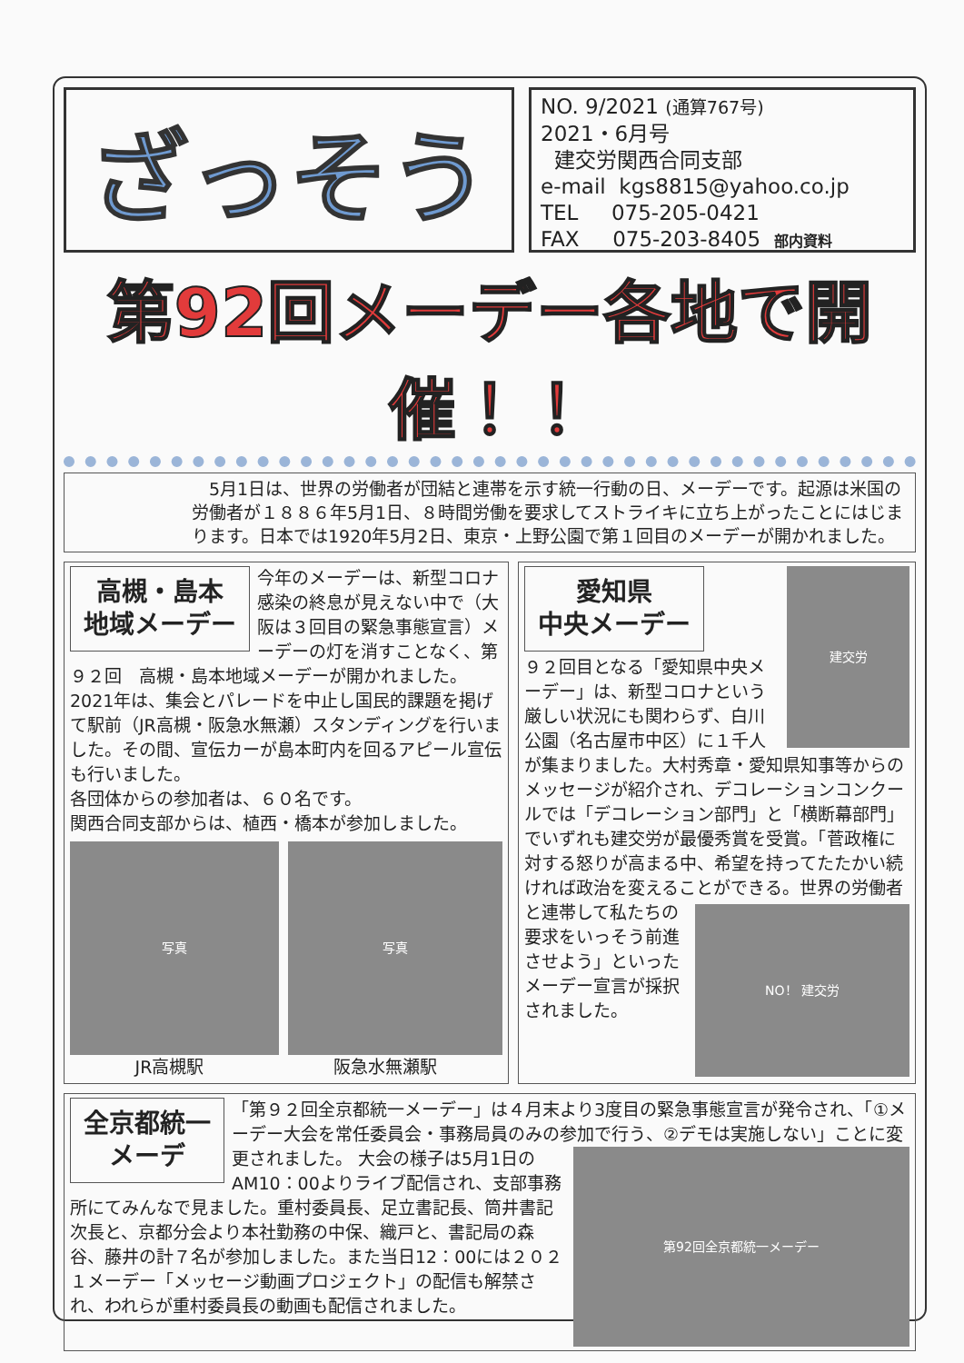ざっそう
NO. 9/2021 (通算767号)
2021・6月号
建交労関西合同支部
e-mail kgs8815@yahoo.co.jp
TEL 075-205-0421
FAX 075-203-8405 部内資料
第92回メーデー各地で開催！！
　5月1日は、世界の労働者が団結と連帯を示す統一行動の日、メーデーです。起源は米国の労働者が１８８６年5月1日、８時間労働を要求してストライキに立ち上がったことにはじまります。日本では1920年5月2日、東京・上野公園で第１回目のメーデーが開かれました。
高槻・島本
地域メーデー
今年のメーデーは、新型コロナ感染の終息が見えない中で（大阪は３回目の緊急事態宣言）メーデーの灯を消すことなく、第９２回　高槻・島本地域メーデーが開かれました。
2021年は、集会とパレードを中止し国民的課題を掲げて駅前（JR高槻・阪急水無瀬）スタンディングを行いました。その間、宣伝カーが島本町内を回るアピール宣伝も行いました。
各団体からの参加者は、６０名です。
関西合同支部からは、植西・橋本が参加しました。
写真 写真
JR高槻駅 阪急水無瀬駅
建交労
愛知県
中央メーデー
９２回目となる「愛知県中央メーデー」は、新型コロナという厳しい状況にも関わらず、白川公園（名古屋市中区）に１千人が集まりました。大村秀章・愛知県知事等からのメッセージが紹介され、デコレーションコンクールでは「デコレーション部門」と「横断幕部門」でいずれも建交労が最優秀賞を受賞。「菅政権に対する怒りが高まる中、希望を持ってたたかい続ければ政治を変えることができる。
NO！ 建交労
世界の労働者と連帯して私たちの要求をいっそう前進させよう」といったメーデー宣言が採択されました。
全京都統一
メーデ
「第９２回全京都統一メーデー」は４月末より3度目の緊急事態宣言が発令され、「①メーデー大会を常任委員会・事務局員のみの参加で行う、②デモは実施しない」ことに変更されました。
第92回全京都統一メーデー
大会の様子は5月1日のAM10：00よりライブ配信され、支部事務所にてみんなで見ました。重村委員長、足立書記長、筒井書記次長と、京都分会より本社勤務の中保、織戸と、書記局の森谷、藤井の計７名が参加しました。また当日12：00には２０２１メーデー「メッセージ動画プロジェクト」の配信も解禁され、われらが重村委員長の動画も配信されました。